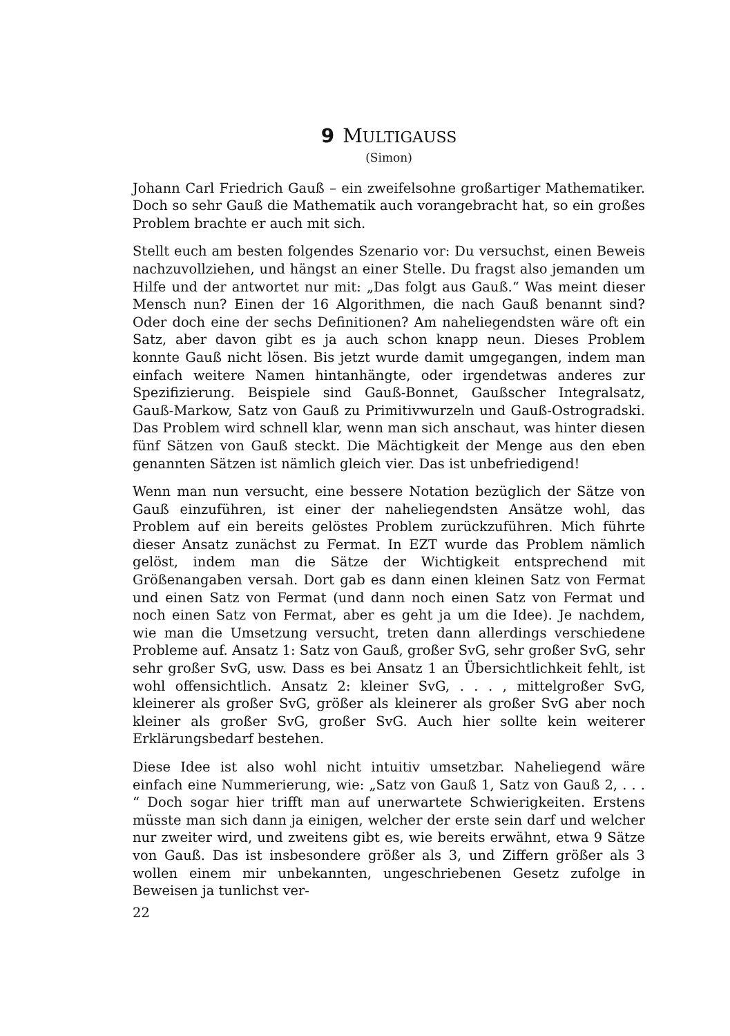9 MULTIGAUSS
(Simon)
Johann Carl Friedrich Gauß – ein zweifelsohne großartiger Mathematiker. Doch so sehr Gauß die Mathematik auch vorangebracht hat, so ein großes Problem brachte er auch mit sich.
Stellt euch am besten folgendes Szenario vor: Du versuchst, einen Beweis nachzuvollziehen, und hängst an einer Stelle. Du fragst also jemanden um Hilfe und der antwortet nur mit: „Das folgt aus Gauß.“ Was meint dieser Mensch nun? Einen der 16 Algorithmen, die nach Gauß benannt sind? Oder doch eine der sechs Definitionen? Am naheliegendsten wäre oft ein Satz, aber davon gibt es ja auch schon knapp neun. Dieses Problem konnte Gauß nicht lösen. Bis jetzt wurde damit umgegangen, indem man einfach weitere Namen hintanhängte, oder irgendetwas anderes zur Spezifizierung. Beispiele sind Gauß-Bonnet, Gaußscher Integralsatz, Gauß-Markow, Satz von Gauß zu Primitivwurzeln und Gauß-Ostrogradski. Das Problem wird schnell klar, wenn man sich anschaut, was hinter diesen fünf Sätzen von Gauß steckt. Die Mächtigkeit der Menge aus den eben genannten Sätzen ist nämlich gleich vier. Das ist unbefriedigend!
Wenn man nun versucht, eine bessere Notation bezüglich der Sätze von Gauß einzuführen, ist einer der naheliegendsten Ansätze wohl, das Problem auf ein bereits gelöstes Problem zurückzuführen. Mich führte dieser Ansatz zunächst zu Fermat. In EZT wurde das Problem nämlich gelöst, indem man die Sätze der Wichtigkeit entsprechend mit Größenangaben versah. Dort gab es dann einen kleinen Satz von Fermat und einen Satz von Fermat (und dann noch einen Satz von Fermat und noch einen Satz von Fermat, aber es geht ja um die Idee). Je nachdem, wie man die Umsetzung versucht, treten dann allerdings verschiedene Probleme auf. Ansatz 1: Satz von Gauß, großer SvG, sehr großer SvG, sehr sehr großer SvG, usw. Dass es bei Ansatz 1 an Übersichtlichkeit fehlt, ist wohl offensichtlich. Ansatz 2: kleiner SvG, . . . , mittelgroßer SvG, kleinerer als großer SvG, größer als kleinerer als großer SvG aber noch kleiner als großer SvG, großer SvG. Auch hier sollte kein weiterer Erklärungsbedarf bestehen.
Diese Idee ist also wohl nicht intuitiv umsetzbar. Naheliegend wäre einfach eine Nummerierung, wie: „Satz von Gauß 1, Satz von Gauß 2, . . . “ Doch sogar hier trifft man auf unerwartete Schwierigkeiten. Erstens müsste man sich dann ja einigen, welcher der erste sein darf und welcher nur zweiter wird, und zweitens gibt es, wie bereits erwähnt, etwa 9 Sätze von Gauß. Das ist insbesondere größer als 3, und Ziffern größer als 3 wollen einem mir unbekannten, ungeschriebenen Gesetz zufolge in Beweisen ja tunlichst ver-
22